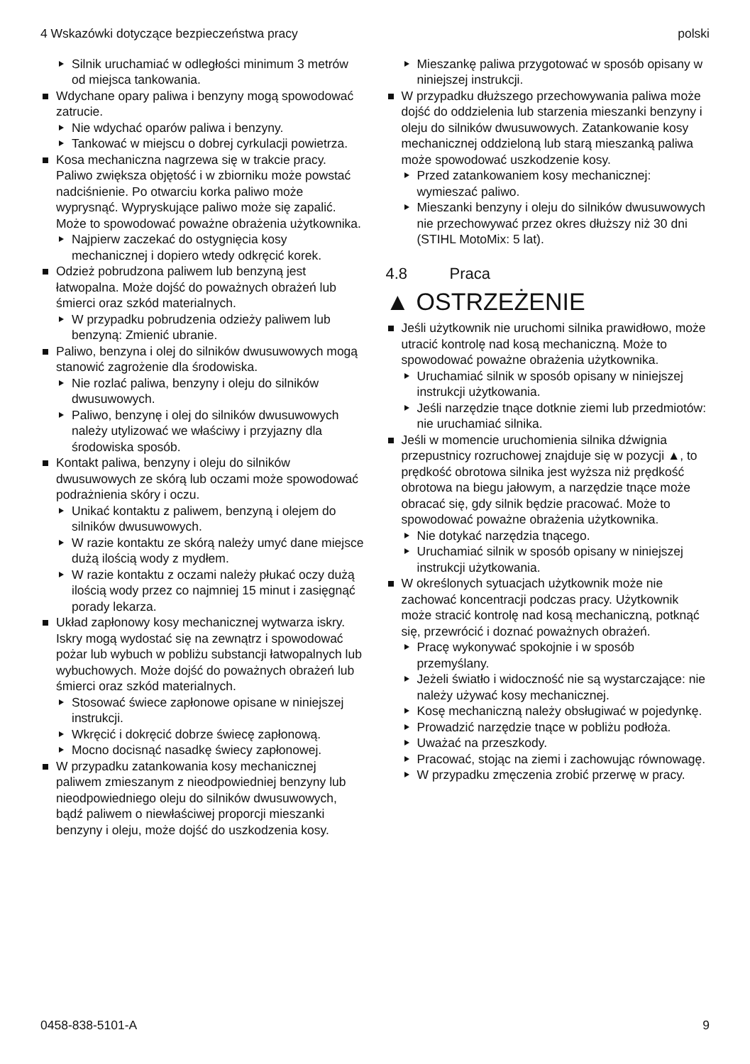4 Wskazówki dotyczące bezpieczeństwa pracy polski
Silnik uruchamiać w odległości minimum 3 metrów od miejsca tankowania.
Wdychane opary paliwa i benzyny mogą spowodować zatrucie.
Nie wdychać oparów paliwa i benzyny.
Tankować w miejscu o dobrej cyrkulacji powietrza.
Kosa mechaniczna nagrzewa się w trakcie pracy. Paliwo zwiększa objętość i w zbiorniku może powstać nadciśnienie. Po otwarciu korka paliwo może wyprysnąć. Wypryskujące paliwo może się zapalić. Może to spowodować poważne obrażenia użytkownika.
Najpierw zaczekać do ostygnięcia kosy mechanicznej i dopiero wtedy odkręcić korek.
Odzież pobrudzona paliwem lub benzyną jest łatwopalna. Może dojść do poważnych obrażeń lub śmierci oraz szkód materialnych.
W przypadku pobrudzenia odzieży paliwem lub benzyną: Zmienić ubranie.
Paliwo, benzyna i olej do silników dwusuwowych mogą stanowić zagrożenie dla środowiska.
Nie rozlać paliwa, benzyny i oleju do silników dwusuwowych.
Paliwo, benzynę i olej do silników dwusuwowych należy utylizować we właściwy i przyjazny dla środowiska sposób.
Kontakt paliwa, benzyny i oleju do silników dwusuwowych ze skórą lub oczami może spowodować podrażnienia skóry i oczu.
Unikać kontaktu z paliwem, benzyną i olejem do silników dwusuwowych.
W razie kontaktu ze skórą należy umyć dane miejsce dużą ilością wody z mydłem.
W razie kontaktu z oczami należy płukać oczy dużą ilością wody przez co najmniej 15 minut i zasięgnąć porady lekarza.
Układ zapłonowy kosy mechanicznej wytwarza iskry. Iskry mogą wydostać się na zewnątrz i spowodować pożar lub wybuch w pobliżu substancji łatwopalnych lub wybuchowych. Może dojść do poważnych obrażeń lub śmierci oraz szkód materialnych.
Stosować świece zapłonowe opisane w niniejszej instrukcji.
Wkręcić i dokręcić dobrze świecę zapłonową.
Mocno docisnąć nasadkę świecy zapłonowej.
W przypadku zatankowania kosy mechanicznej paliwem zmieszanym z nieodpowiedniej benzyny lub nieodpowiedniego oleju do silników dwusuwowych, bądź paliwem o niewłaściwej proporcji mieszanki benzyny i oleju, może dojść do uszkodzenia kosy.
Mieszankę paliwa przygotować w sposób opisany w niniejszej instrukcji.
W przypadku dłuższego przechowywania paliwa może dojść do oddzielenia lub starzenia mieszanki benzyny i oleju do silników dwusuwowych. Zatankowanie kosy mechanicznej oddzieloną lub starą mieszanką paliwa może spowodować uszkodzenie kosy.
Przed zatankowaniem kosy mechanicznej: wymieszać paliwo.
Mieszanki benzyny i oleju do silników dwusuwowych nie przechowywać przez okres dłuższy niż 30 dni (STIHL MotoMix: 5 lat).
4.8 Praca
▲ OSTRZEŻENIE
Jeśli użytkownik nie uruchomi silnika prawidłowo, może utracić kontrolę nad kosą mechaniczną. Może to spowodować poważne obrażenia użytkownika.
Uruchamiać silnik w sposób opisany w niniejszej instrukcji użytkowania.
Jeśli narzędzie tnące dotknie ziemi lub przedmiotów: nie uruchamiać silnika.
Jeśli w momencie uruchomienia silnika dźwignia przepustnicy rozruchowej znajduje się w pozycji ▲, to prędkość obrotowa silnika jest wyższa niż prędkość obrotowa na biegu jałowym, a narzędzie tnące może obracać się, gdy silnik będzie pracować. Może to spowodować poważne obrażenia użytkownika.
Nie dotykać narzędzia tnącego.
Uruchamiać silnik w sposób opisany w niniejszej instrukcji użytkowania.
W określonych sytuacjach użytkownik może nie zachować koncentracji podczas pracy. Użytkownik może stracić kontrolę nad kosą mechaniczną, potknąć się, przewrócić i doznać poważnych obrażeń.
Pracę wykonywać spokojnie i w sposób przemyślany.
Jeżeli światło i widoczność nie są wystarczające: nie należy używać kosy mechanicznej.
Kosę mechaniczną należy obsługiwać w pojedynkę.
Prowadzić narzędzie tnące w pobliżu podłoża.
Uważać na przeszkody.
Pracować, stojąc na ziemi i zachowując równowagę.
W przypadku zmęczenia zrobić przerwę w pracy.
0458-838-5101-A 9